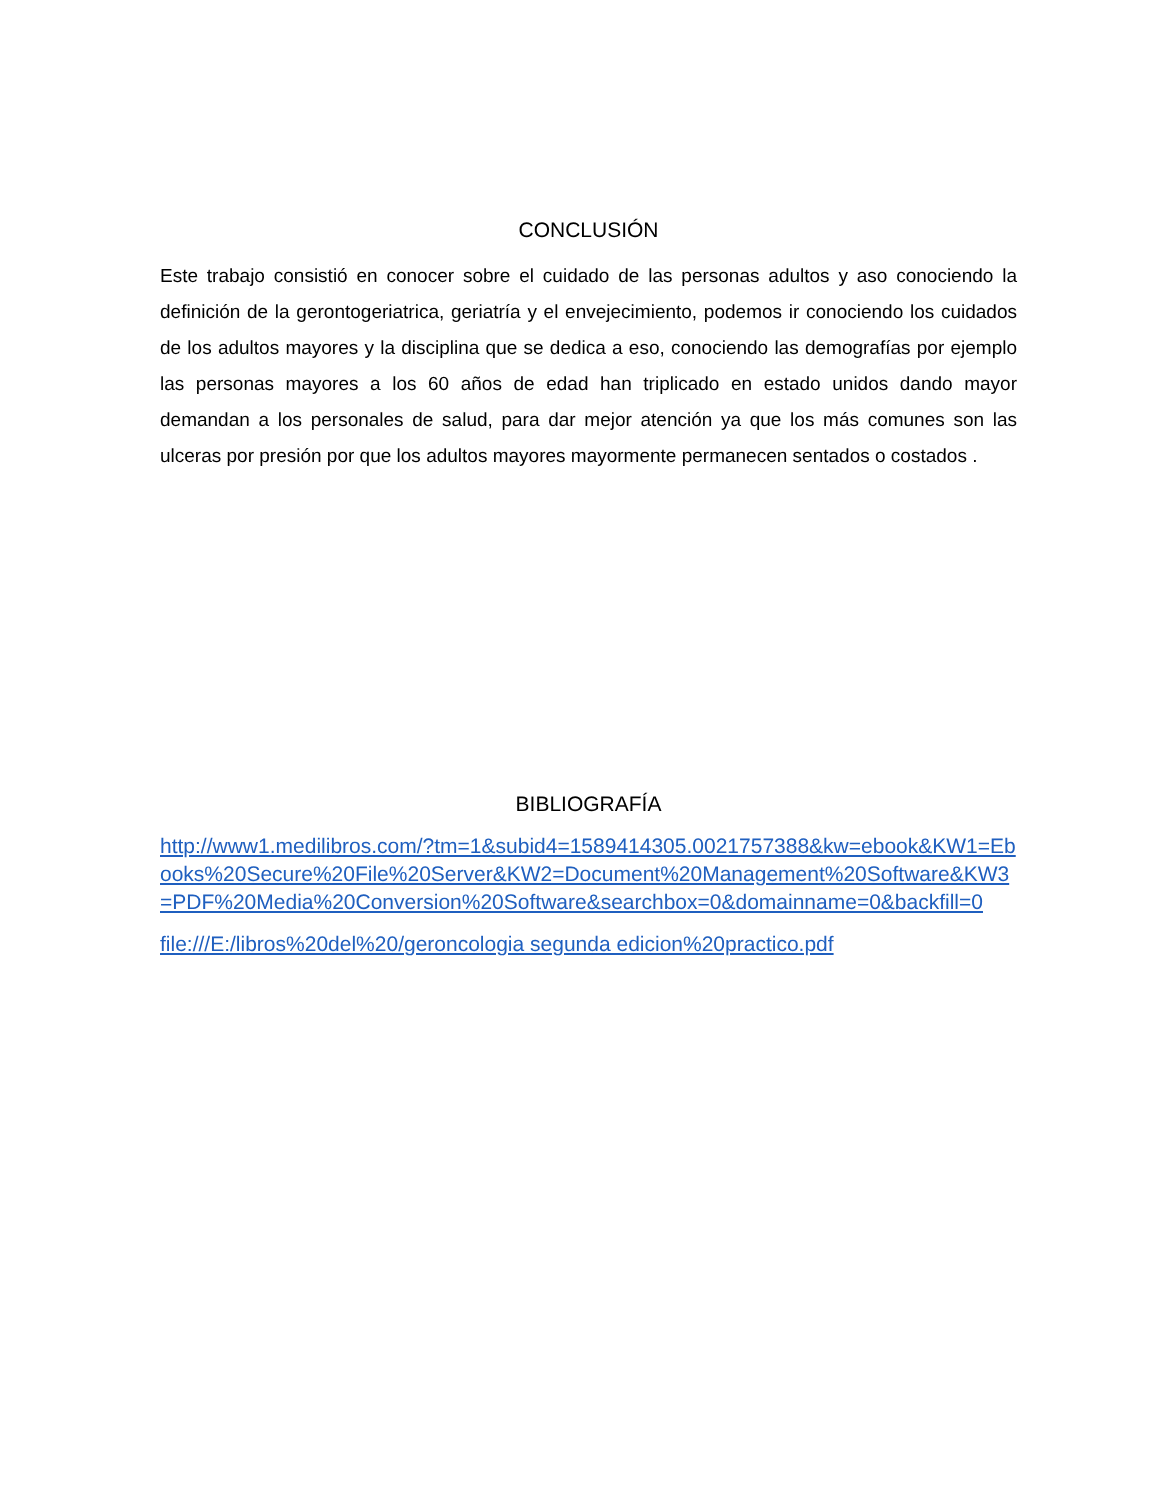CONCLUSIÓN
Este trabajo consistió en conocer sobre el cuidado de las personas adultos y aso conociendo la definición de la gerontogeriatrica, geriatría y el envejecimiento, podemos ir conociendo los cuidados de los adultos mayores y la disciplina que se dedica a eso, conociendo las demografías por ejemplo las personas mayores a los 60 años de edad han triplicado en estado unidos dando mayor demandan a los personales de salud, para dar mejor atención ya que los más comunes son las ulceras por presión por que los adultos mayores mayormente permanecen sentados o costados .
BIBLIOGRAFÍA
http://www1.medilibros.com/?tm=1&subid4=1589414305.0021757388&kw=ebook&KW1=Ebooks%20Secure%20File%20Server&KW2=Document%20Management%20Software&KW3=PDF%20Media%20Conversion%20Software&searchbox=0&domainname=0&backfill=0
file:///E:/libros%20del%20/geroncologia segunda edicion%20practico.pdf